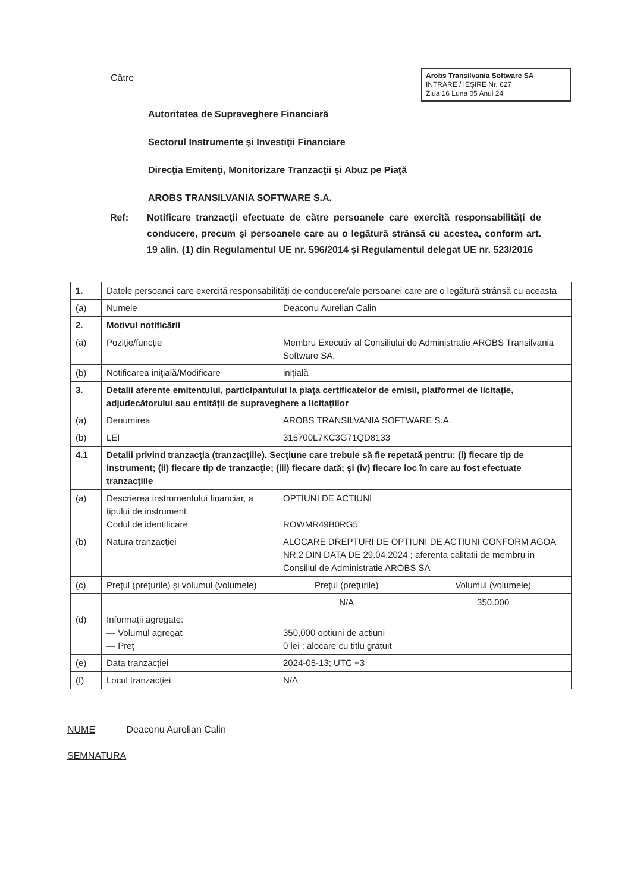Către
Arobs Transilvania Software SA
INTRARE / IEŞIRE Nr. 627
Ziua 16 Luna 05 Anul 24
Autoritatea de Supraveghere Financiară
Sectorul Instrumente şi Investiţii Financiare
Direcţia Emitenţi, Monitorizare Tranzacţii şi Abuz pe Piaţă
AROBS TRANSILVANIA SOFTWARE S.A.
Ref: Notificare tranzacţii efectuate de către persoanele care exercită responsabilităţi de conducere, precum şi persoanele care au o legătură strânsă cu acestea, conform art. 19 alin. (1) din Regulamentul UE nr. 596/2014 şi Regulamentul delegat UE nr. 523/2016
| 1. | Datele persoanei care exercită responsabilităţi de conducere/ale persoanei care are o legătură strânsă cu aceasta | | |
| (a) | Numele | Deaconu Aurelian Calin | |
| 2. | Motivul notificării | | |
| (a) | Poziţie/funcţie | Membru Executiv al Consiliului de Administratie AROBS Transilvania Software SA, | |
| (b) | Notificarea iniţială/Modificare | iniţială | |
| 3. | Detalii aferente emitentului, participantului la piaţa certificatelor de emisii, platformei de licitaţie, adjudecătorului sau entităţii de supraveghere a licitaţiilor | | |
| (a) | Denumirea | AROBS TRANSILVANIA SOFTWARE S.A. | |
| (b) | LEI | 315700L7KC3G71QD8133 | |
| 4.1 | Detalii privind tranzacţia (tranzacţiile). Secţiune care trebuie să fie repetată pentru: (i) fiecare tip de instrument; (ii) fiecare tip de tranzacţie; (iii) fiecare dată; şi (iv) fiecare loc în care au fost efectuate tranzacţiile | | |
| (a) | Descrierea instrumentului financiar, a tipului de instrument Codul de identificare | OPTIUNI DE ACTIUNI ROWMR49B0RG5 | |
| (b) | Natura tranzacţiei | ALOCARE DREPTURI DE OPTIUNI DE ACTIUNI CONFORM AGOA NR.2 DIN DATA DE 29.04.2024 ; aferenta calitatii de membru in Consiliul de Administratie AROBS SA | |
| (c) | Preţul (preţurile) şi volumul (volumele) | Preţul (preţurile) | Volumul (volumele) |
| | | N/A | 350.000 |
| (d) | Informaţii agregate: — Volumul agregat — Preţ | 350,000 optiuni de actiuni 0 lei ; alocare cu titlu gratuit | |
| (e) | Data tranzacţiei | 2024-05-13; UTC +3 | |
| (f) | Locul tranzacţiei | N/A | |
NUME Deaconu Aurelian Calin
SEMNATURA